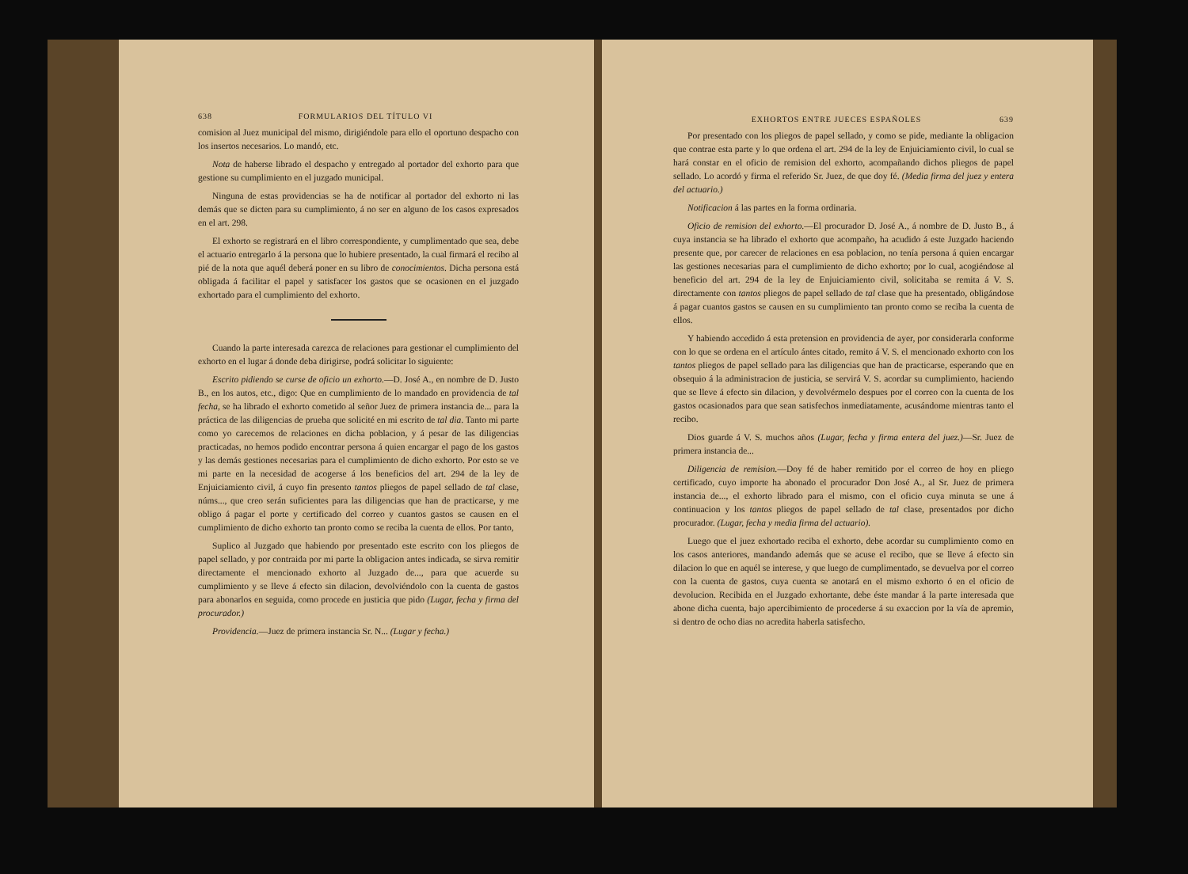638 FORMULARIOS DEL TÍTULO VI
comision al Juez municipal del mismo, dirigiéndole para ello el oportuno despacho con los insertos necesarios. Lo mandó, etc.
Nota de haberse librado el despacho y entregado al portador del exhorto para que gestione su cumplimiento en el juzgado municipal.
Ninguna de estas providencias se ha de notificar al portador del exhorto ni las demás que se dicten para su cumplimiento, á no ser en alguno de los casos expresados en el art. 298.
El exhorto se registrará en el libro correspondiente, y cumplimentado que sea, debe el actuario entregarlo á la persona que lo hubiere presentado, la cual firmará el recibo al pié de la nota que aquél deberá poner en su libro de conocimientos. Dicha persona está obligada á facilitar el papel y satisfacer los gastos que se ocasionen en el juzgado exhortado para el cumplimiento del exhorto.
Cuando la parte interesada carezca de relaciones para gestionar el cumplimiento del exhorto en el lugar á donde deba dirigirse, podrá solicitar lo siguiente:
Escrito pidiendo se curse de oficio un exhorto.—D. José A., en nombre de D. Justo B., en los autos, etc., digo: Que en cumplimiento de lo mandado en providencia de tal fecha, se ha librado el exhorto cometido al señor Juez de primera instancia de... para la práctica de las diligencias de prueba que solicité en mi escrito de tal dia. Tanto mi parte como yo carecemos de relaciones en dicha poblacion, y á pesar de las diligencias practicadas, no hemos podido encontrar persona á quien encargar el pago de los gastos y las demás gestiones necesarias para el cumplimiento de dicho exhorto. Por esto se ve mi parte en la necesidad de acogerse á los beneficios del art. 294 de la ley de Enjuiciamiento civil, á cuyo fin presento tantos pliegos de papel sellado de tal clase, núms..., que creo serán suficientes para las diligencias que han de practicarse, y me obligo á pagar el porte y certificado del correo y cuantos gastos se causen en el cumplimiento de dicho exhorto tan pronto como se reciba la cuenta de ellos. Por tanto,
Suplico al Juzgado que habiendo por presentado este escrito con los pliegos de papel sellado, y por contraida por mi parte la obligacion antes indicada, se sirva remitir directamente el mencionado exhorto al Juzgado de..., para que acuerde su cumplimiento y se lleve á efecto sin dilacion, devolviéndolo con la cuenta de gastos para abonarlos en seguida, como procede en justicia que pido (Lugar, fecha y firma del procurador.)
Providencia.—Juez de primera instancia Sr. N... (Lugar y fecha.)
EXHORTOS ENTRE JUECES ESPAÑOLES 639
Por presentado con los pliegos de papel sellado, y como se pide, mediante la obligacion que contrae esta parte y lo que ordena el art. 294 de la ley de Enjuiciamiento civil, lo cual se hará constar en el oficio de remision del exhorto, acompañando dichos pliegos de papel sellado. Lo acordó y firma el referido Sr. Juez, de que doy fé. (Media firma del juez y entera del actuario.)
Notificacion á las partes en la forma ordinaria.
Oficio de remision del exhorto.—El procurador D. José A., á nombre de D. Justo B., á cuya instancia se ha librado el exhorto que acompaño, ha acudido á este Juzgado haciendo presente que, por carecer de relaciones en esa poblacion, no tenía persona á quien encargar las gestiones necesarias para el cumplimiento de dicho exhorto; por lo cual, acogiéndose al beneficio del art. 294 de la ley de Enjuiciamiento civil, solicitaba se remita á V. S. directamente con tantos pliegos de papel sellado de tal clase que ha presentado, obligándose á pagar cuantos gastos se causen en su cumplimiento tan pronto como se reciba la cuenta de ellos.
Y habiendo accedido á esta pretension en providencia de ayer, por considerarla conforme con lo que se ordena en el artículo ántes citado, remito á V. S. el mencionado exhorto con los tantos pliegos de papel sellado para las diligencias que han de practicarse, esperando que en obsequio á la administracion de justicia, se servirá V. S. acordar su cumplimiento, haciendo que se lleve á efecto sin dilacion, y devolvérmelo despues por el correo con la cuenta de los gastos ocasionados para que sean satisfechos inmediatamente, acusándome mientras tanto el recibo.
Dios guarde á V. S. muchos años (Lugar, fecha y firma entera del juez.)—Sr. Juez de primera instancia de...
Diligencia de remision.—Doy fé de haber remitido por el correo de hoy en pliego certificado, cuyo importe ha abonado el procurador Don José A., al Sr. Juez de primera instancia de..., el exhorto librado para el mismo, con el oficio cuya minuta se une á continuacion y los tantos pliegos de papel sellado de tal clase, presentados por dicho procurador. (Lugar, fecha y media firma del actuario).
Luego que el juez exhortado reciba el exhorto, debe acordar su cumplimiento como en los casos anteriores, mandando además que se acuse el recibo, que se lleve á efecto sin dilacion lo que en aquél se interese, y que luego de cumplimentado, se devuelva por el correo con la cuenta de gastos, cuya cuenta se anotará en el mismo exhorto ó en el oficio de devolucion. Recibida en el Juzgado exhortante, debe éste mandar á la parte interesada que abone dicha cuenta, bajo apercibimiento de procederse á su exaccion por la vía de apremio, si dentro de ocho dias no acredita haberla satisfecho.